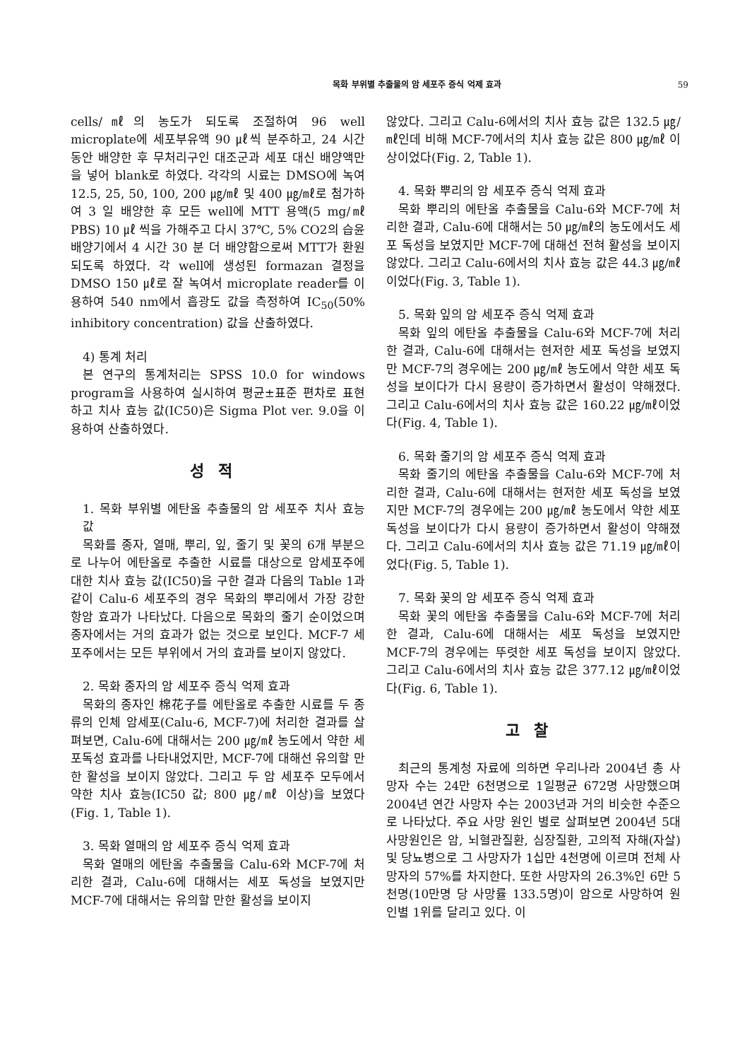목화 부위별 추출물의 암 세포주 증식 억제 효과 59
cells/㎖의 농도가 되도록 조절하여 96 well microplate에 세포부유액 90 ㎕씩 분주하고, 24 시간 동안 배양한 후 무처리구인 대조군과 세포 대신 배양액만을 넣어 blank로 하였다. 각각의 시료는 DMSO에 녹여 12.5, 25, 50, 100, 200 ㎍/㎖ 및 400 ㎍/㎖로 첨가하여 3 일 배양한 후 모든 well에 MTT 용액(5 mg/㎖ PBS) 10 ㎕ 씩을 가해주고 다시 37℃, 5% CO2의 습윤 배양기에서 4 시간 30 분 더 배양함으로써 MTT가 환원되도록 하였다. 각 well에 생성된 formazan 결정을 DMSO 150 ㎕로 잘 녹여서 microplate reader를 이용하여 540 nm에서 흡광도 값을 측정하여 IC<sub>50</sub>(50% inhibitory concentration) 값을 산출하였다.
4) 통계 처리
본 연구의 통계처리는 SPSS 10.0 for windows program을 사용하여 실시하여 평균±표준 편차로 표현하고 치사 효능 값(IC50)은 Sigma Plot ver. 9.0을 이용하여 산출하였다.
성적
1. 목화 부위별 에탄올 추출물의 암 세포주 치사 효능 값
목화를 종자, 열매, 뿌리, 잎, 줄기 및 꽃의 6개 부분으로 나누어 에탄올로 추출한 시료를 대상으로 암세포주에 대한 치사 효능 값(IC50)을 구한 결과 다음의 Table 1과 같이 Calu-6 세포주의 경우 목화의 뿌리에서 가장 강한 항암 효과가 나타났다. 다음으로 목화의 줄기 순이었으며 종자에서는 거의 효과가 없는 것으로 보인다. MCF-7 세포주에서는 모든 부위에서 거의 효과를 보이지 않았다.
2. 목화 종자의 암 세포주 증식 억제 효과
목화의 종자인 棉花子를 에탄올로 추출한 시료를 두 종류의 인체 암세포(Calu-6, MCF-7)에 처리한 결과를 살펴보면, Calu-6에 대해서는 200 ㎍/㎖ 농도에서 약한 세포독성 효과를 나타내었지만, MCF-7에 대해선 유의할 만한 활성을 보이지 않았다. 그리고 두 암 세포주 모두에서 약한 치사 효능(IC50 값; 800 ㎍/㎖ 이상)을 보였다(Fig. 1, Table 1).
3. 목화 열매의 암 세포주 증식 억제 효과
목화 열매의 에탄올 추출물을 Calu-6와 MCF-7에 처리한 결과, Calu-6에 대해서는 세포 독성을 보였지만 MCF-7에 대해서는 유의할 만한 활성을 보이지
않았다. 그리고 Calu-6에서의 치사 효능 값은 132.5 ㎍/㎖인데 비해 MCF-7에서의 치사 효능 값은 800 ㎍/㎖ 이상이었다(Fig. 2, Table 1).
4. 목화 뿌리의 암 세포주 증식 억제 효과
목화 뿌리의 에탄올 추출물을 Calu-6와 MCF-7에 처리한 결과, Calu-6에 대해서는 50 ㎍/㎖의 농도에서도 세포 독성을 보였지만 MCF-7에 대해선 전혀 활성을 보이지 않았다. 그리고 Calu-6에서의 치사 효능 값은 44.3 ㎍/㎖이었다(Fig. 3, Table 1).
5. 목화 잎의 암 세포주 증식 억제 효과
목화 잎의 에탄올 추출물을 Calu-6와 MCF-7에 처리한 결과, Calu-6에 대해서는 현저한 세포 독성을 보였지만 MCF-7의 경우에는 200 ㎍/㎖ 농도에서 약한 세포 독성을 보이다가 다시 용량이 증가하면서 활성이 약해졌다. 그리고 Calu-6에서의 치사 효능 값은 160.22 ㎍/㎖이었다(Fig. 4, Table 1).
6. 목화 줄기의 암 세포주 증식 억제 효과
목화 줄기의 에탄올 추출물을 Calu-6와 MCF-7에 처리한 결과, Calu-6에 대해서는 현저한 세포 독성을 보였지만 MCF-7의 경우에는 200 ㎍/㎖ 농도에서 약한 세포 독성을 보이다가 다시 용량이 증가하면서 활성이 약해졌다. 그리고 Calu-6에서의 치사 효능 값은 71.19 ㎍/㎖이었다(Fig. 5, Table 1).
7. 목화 꽃의 암 세포주 증식 억제 효과
목화 꽃의 에탄올 추출물을 Calu-6와 MCF-7에 처리한 결과, Calu-6에 대해서는 세포 독성을 보였지만 MCF-7의 경우에는 뚜렷한 세포 독성을 보이지 않았다. 그리고 Calu-6에서의 치사 효능 값은 377.12 ㎍/㎖이었다(Fig. 6, Table 1).
고찰
최근의 통계청 자료에 의하면 우리나라 2004년 총 사망자 수는 24만 6천명으로 1일평균 672명 사망했으며 2004년 연간 사망자 수는 2003년과 거의 비슷한 수준으로 나타났다. 주요 사망 원인 별로 살펴보면 2004년 5대 사망원인은 암, 뇌혈관질환, 심장질환, 고의적 자해(자살) 및 당뇨병으로 그 사망자가 1십만 4천명에 이르며 전체 사망자의 57%를 차지한다. 또한 사망자의 26.3%인 6만 5천명(10만명 당 사망률 133.5명)이 암으로 사망하여 원인별 1위를 달리고 있다. 이